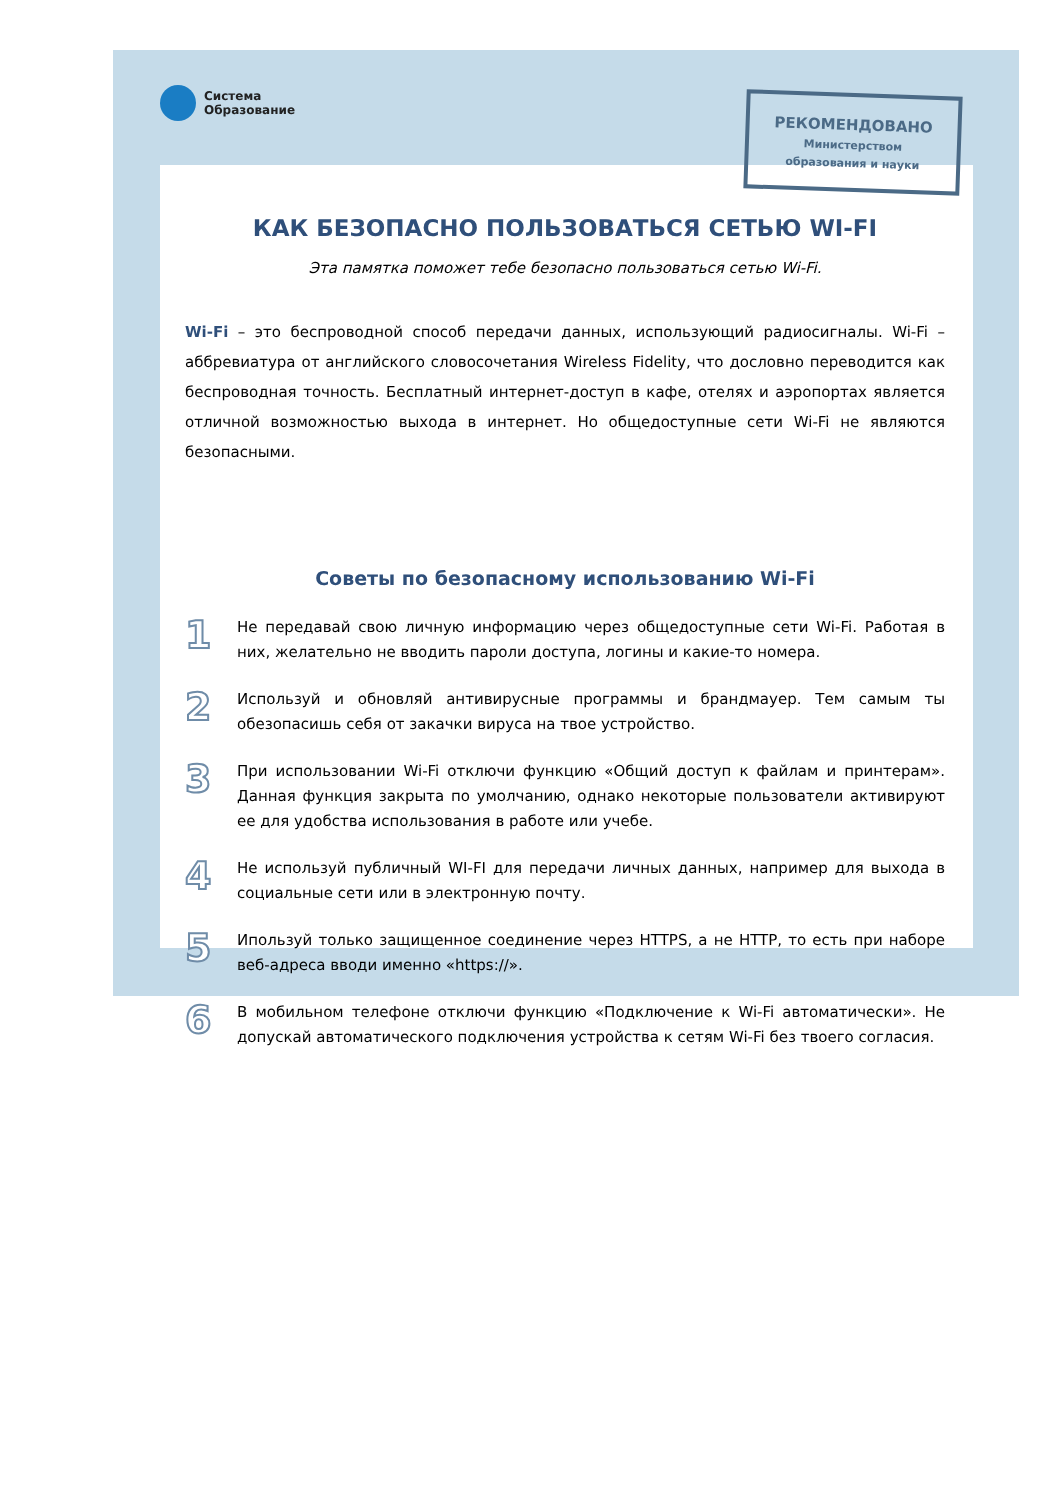Система
Образование
РЕКОМЕНДОВАНО
Министерством
образования и науки
КАК БЕЗОПАСНО ПОЛЬЗОВАТЬСЯ СЕТЬЮ WI-FI
Эта памятка поможет тебе безопасно пользоваться сетью Wi-Fi.
Wi-Fi – это беспроводной способ передачи данных, использующий радиосигналы. Wi-Fi – аббревиатура от английского словосочетания Wireless Fidelity, что дословно переводится как беспроводная точность. Бесплатный интернет-доступ в кафе, отелях и аэропортах является отличной возможностью выхода в интернет. Но общедоступные сети Wi-Fi не являются безопасными.
Советы по безопасному использованию Wi-Fi
1
Не передавай свою личную информацию через общедоступные сети Wi-Fi. Работая в них, желательно не вводить пароли доступа, логины и какие-то номера.
2
Используй и обновляй антивирусные программы и брандмауер. Тем самым ты обезопасишь себя от закачки вируса на твое устройство.
3
При использовании Wi-Fi отключи функцию «Общий доступ к файлам и принтерам». Данная функция закрыта по умолчанию, однако некоторые пользователи активируют ее для удобства использования в работе или учебе.
4
Не используй публичный WI-FI для передачи личных данных, например для выхода в социальные сети или в электронную почту.
5
Ипользуй только защищенное соединение через HTTPS, а не HTTP, то есть при наборе веб-адреса вводи именно «https://».
6
В мобильном телефоне отключи функцию «Подключение к Wi-Fi автоматически». Не допускай автоматического подключения устройства к сетям Wi-Fi без твоего согласия.